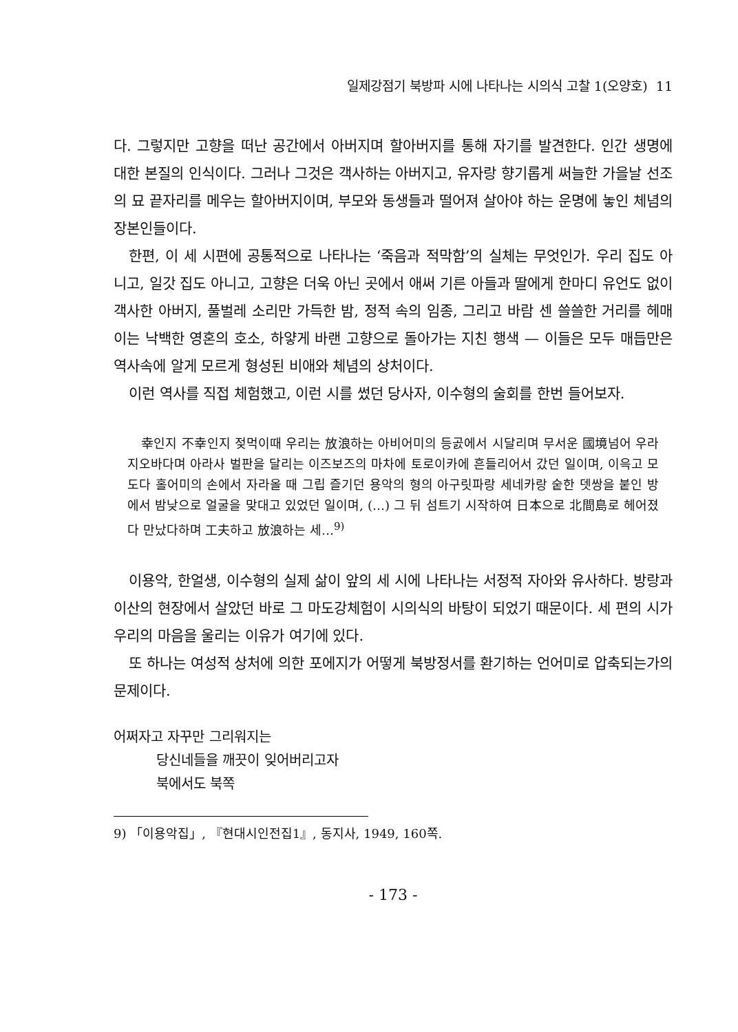일제강점기 북방파 시에 나타나는 시의식 고찰 1(오양호) 11
다. 그렇지만 고향을 떠난 공간에서 아버지며 할아버지를 통해 자기를 발견한다. 인간 생명에 대한 본질의 인식이다. 그러나 그것은 객사하는 아버지고, 유자랑 향기롭게 써늘한 가을날 선조의 묘 끝자리를 메우는 할아버지이며, 부모와 동생들과 떨어져 살아야 하는 운명에 놓인 체념의 장본인들이다.
한편, 이 세 시편에 공통적으로 나타나는 ‘죽음과 적막함’의 실체는 무엇인가. 우리 집도 아니고, 일갓 집도 아니고, 고향은 더욱 아닌 곳에서 애써 기른 아들과 딸에게 한마디 유언도 없이 객사한 아버지, 풀벌레 소리만 가득한 밤, 정적 속의 임종, 그리고 바람 센 쓸쓸한 거리를 헤매이는 낙백한 영혼의 호소, 하얗게 바랜 고향으로 돌아가는 지친 행색 — 이들은 모두 매듭만은 역사속에 알게 모르게 형성된 비애와 체념의 상처이다.
이런 역사를 직접 체험했고, 이런 시를 썼던 당사자, 이수형의 술회를 한번 들어보자.
幸인지 不幸인지 젖먹이때 우리는 放浪하는 아비어미의 등곬에서 시달리며 무서운 國境넘어 우라지오바다며 아라사 벌판을 달리는 이즈보즈의 마차에 토로이카에 흔들리어서 갔던 일이며, 이윽고 모도다 홀어미의 손에서 자라올 때 그립 즐기던 용악의 형의 아구릿파랑 세네카랑 숱한 뎃쌍을 붙인 방에서 밤낮으로 얼굴을 맞대고 있었던 일이며, (…) 그 뒤 섬트기 시작하여 日本으로 北間島로 헤어졌다 만났다하며 工夫하고 放浪하는 세…<sup>9)</sup>
이용악, 한얼생, 이수형의 실제 삶이 앞의 세 시에 나타나는 서정적 자아와 유사하다. 방랑과 이산의 현장에서 살았던 바로 그 마도강체험이 시의식의 바탕이 되었기 때문이다. 세 편의 시가 우리의 마음을 울리는 이유가 여기에 있다.
또 하나는 여성적 상처에 의한 포에지가 어떻게 북방정서를 환기하는 언어미로 압축되는가의 문제이다.
어쩌자고 자꾸만 그리워지는
당신네들을 깨끗이 잊어버리고자
북에서도 북쪽
9) 「이용악집」, 『현대시인전집1』, 동지사, 1949, 160쪽.
- 173 -